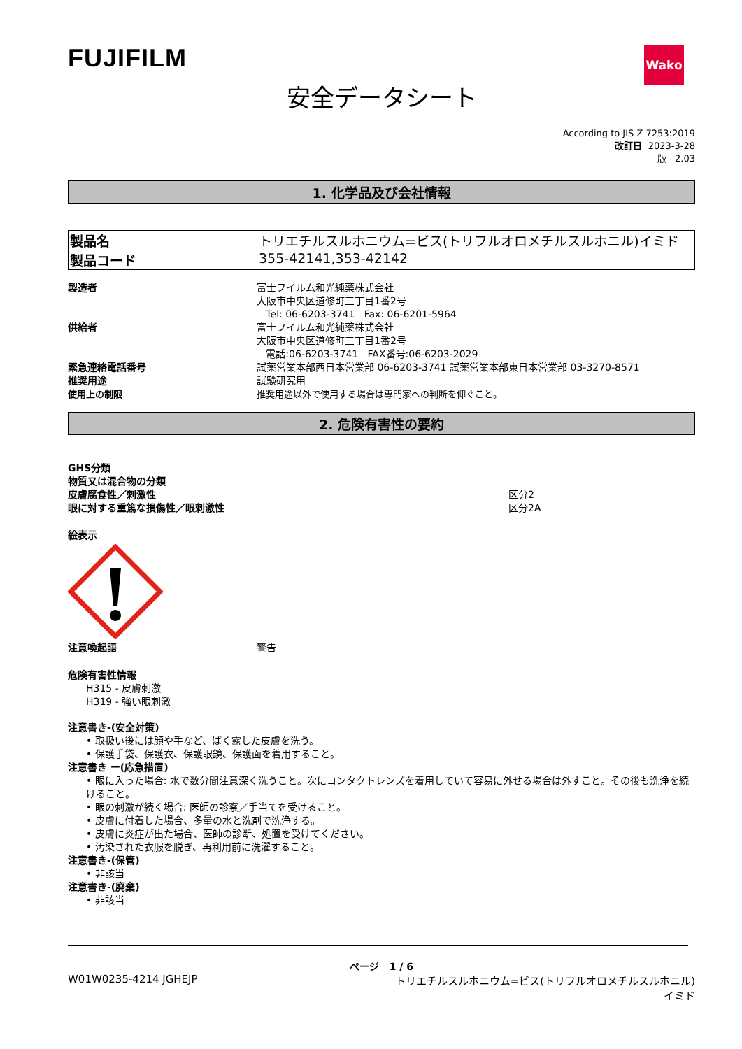FUJIFILM
Wako
安全データシート
According to JIS Z 7253:2019
改訂日 2023-3-28
版 2.03
1. 化学品及び会社情報
| 製品名 | トリエチルスルホニウム=ビス(トリフルオロメチルスルホニル)イミド |
| 製品コード | 355-42141,353-42142 |
製造者
富士フイルム和光純薬株式会社
大阪市中央区道修町三丁目1番2号
Tel: 06-6203-3741 Fax: 06-6201-5964
供給者
富士フイルム和光純薬株式会社
大阪市中央区道修町三丁目1番2号
電話:06-6203-3741 FAX番号:06-6203-2029
緊急連絡電話番号
試薬営業本部西日本営業部 06-6203-3741 試薬営業本部東日本営業部 03-3270-8571
推奨用途
試験研究用
使用上の制限
推奨用途以外で使用する場合は専門家への判断を仰ぐこと。
2. 危険有害性の要約
GHS分類
物質又は混合物の分類
皮膚腐食性／刺激性
区分2
眼に対する重篤な損傷性／眼刺激性
区分2A
絵表示
注意喚起語
警告
危険有害性情報
H315 - 皮膚刺激
H319 - 強い眼刺激
注意書き-(安全対策)
• 取扱い後には顔や手など、ばく露した皮膚を洗う。
• 保護手袋、保護衣、保護眼鏡、保護面を着用すること。
注意書き ー(応急措置)
• 眼に入った場合: 水で数分間注意深く洗うこと。次にコンタクトレンズを着用していて容易に外せる場合は外すこと。その後も洗浄を続けること。
• 眼の刺激が続く場合: 医師の診察／手当てを受けること。
• 皮膚に付着した場合、多量の水と洗剤で洗浄する。
• 皮膚に炎症が出た場合、医師の診断、処置を受けてください。
• 汚染された衣服を脱ぎ、再利用前に洗濯すること。
注意書き-(保管)
• 非該当
注意書き-(廃棄)
• 非該当
ページ 1 / 6
W01W0235-4214 JGHEJP トリエチルスルホニウム=ビス(トリフルオロメチルスルホニル)イミド